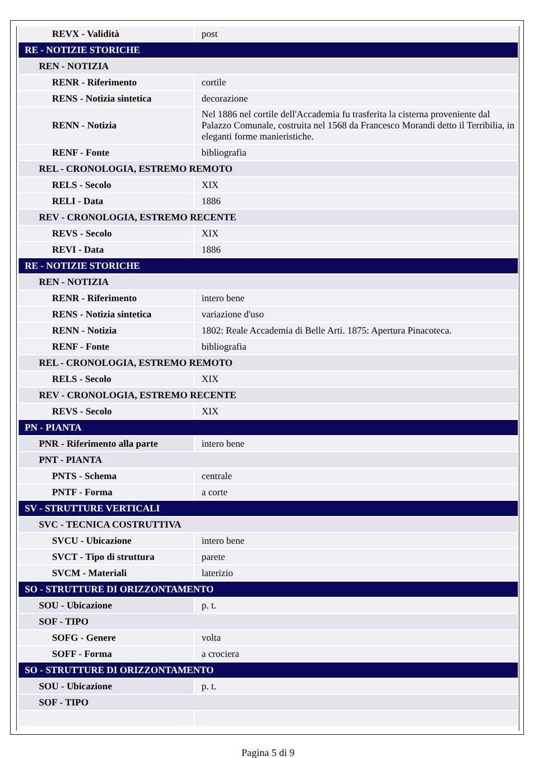| REVX - Validità | post |
| RE - NOTIZIE STORICHE | |
| REN - NOTIZIA | |
| RENR - Riferimento | cortile |
| RENS - Notizia sintetica | decorazione |
| RENN - Notizia | Nel 1886 nel cortile dell'Accademia fu trasferita la cisterna proveniente dal Palazzo Comunale, costruita nel 1568 da Francesco Morandi detto il Terribilia, in eleganti forme manieristiche. |
| RENF - Fonte | bibliografia |
| REL - CRONOLOGIA, ESTREMO REMOTO | |
| RELS - Secolo | XIX |
| RELI - Data | 1886 |
| REV - CRONOLOGIA, ESTREMO RECENTE | |
| REVS - Secolo | XIX |
| REVI - Data | 1886 |
| RE - NOTIZIE STORICHE | |
| REN - NOTIZIA | |
| RENR - Riferimento | intero bene |
| RENS - Notizia sintetica | variazione d'uso |
| RENN - Notizia | 1802: Reale Accademia di Belle Arti. 1875: Apertura Pinacoteca. |
| RENF - Fonte | bibliografia |
| REL - CRONOLOGIA, ESTREMO REMOTO | |
| RELS - Secolo | XIX |
| REV - CRONOLOGIA, ESTREMO RECENTE | |
| REVS - Secolo | XIX |
| PN - PIANTA | |
| PNR - Riferimento alla parte | intero bene |
| PNT - PIANTA | |
| PNTS - Schema | centrale |
| PNTF - Forma | a corte |
| SV - STRUTTURE VERTICALI | |
| SVC - TECNICA COSTRUTTIVA | |
| SVCU - Ubicazione | intero bene |
| SVCT - Tipo di struttura | parete |
| SVCM - Materiali | laterizio |
| SO - STRUTTURE DI ORIZZONTAMENTO | |
| SOU - Ubicazione | p. t. |
| SOF - TIPO | |
| SOFG - Genere | volta |
| SOFF - Forma | a crociera |
| SO - STRUTTURE DI ORIZZONTAMENTO | |
| SOU - Ubicazione | p. t. |
| SOF - TIPO | |
Pagina 5 di 9